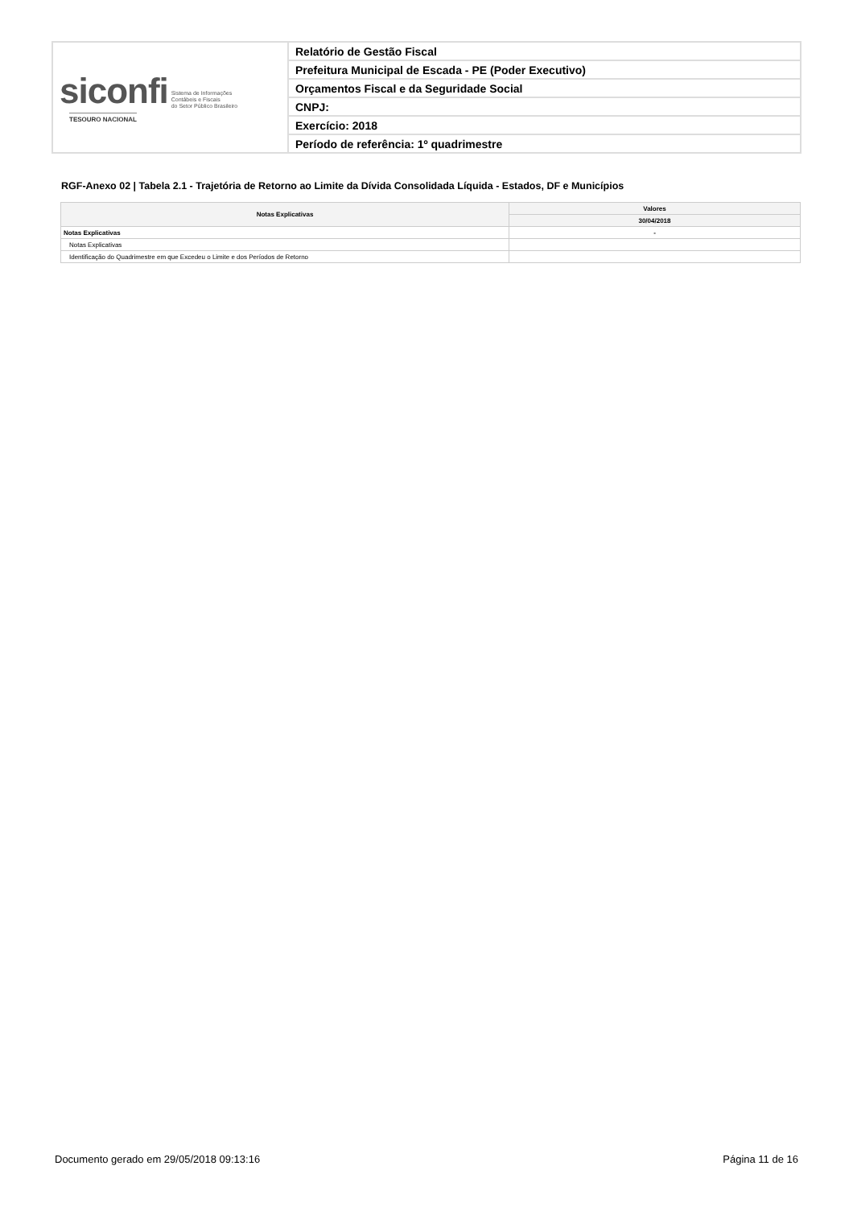| siconfi Sistema de Informações Contábeis e Fiscais do Setor Público Brasileiro TESOURO NACIONAL | Relatório de Gestão Fiscal |
| | Prefeitura Municipal de Escada - PE (Poder Executivo) |
| | Orçamentos Fiscal e da Seguridade Social |
| | CNPJ: |
| | Exercício: 2018 |
| | Período de referência: 1º quadrimestre |
RGF-Anexo 02 | Tabela 2.1 - Trajetória de Retorno ao Limite da Dívida Consolidada Líquida - Estados, DF e Municípios
| Notas Explicativas | Valores |
| --- | --- |
| | 30/04/2018 |
| Notas Explicativas | - |
| Notas Explicativas | |
| Identificação do Quadrimestre em que Excedeu o Limite e dos Períodos de Retorno | |
Documento gerado em 29/05/2018 09:13:16
Página 11 de 16